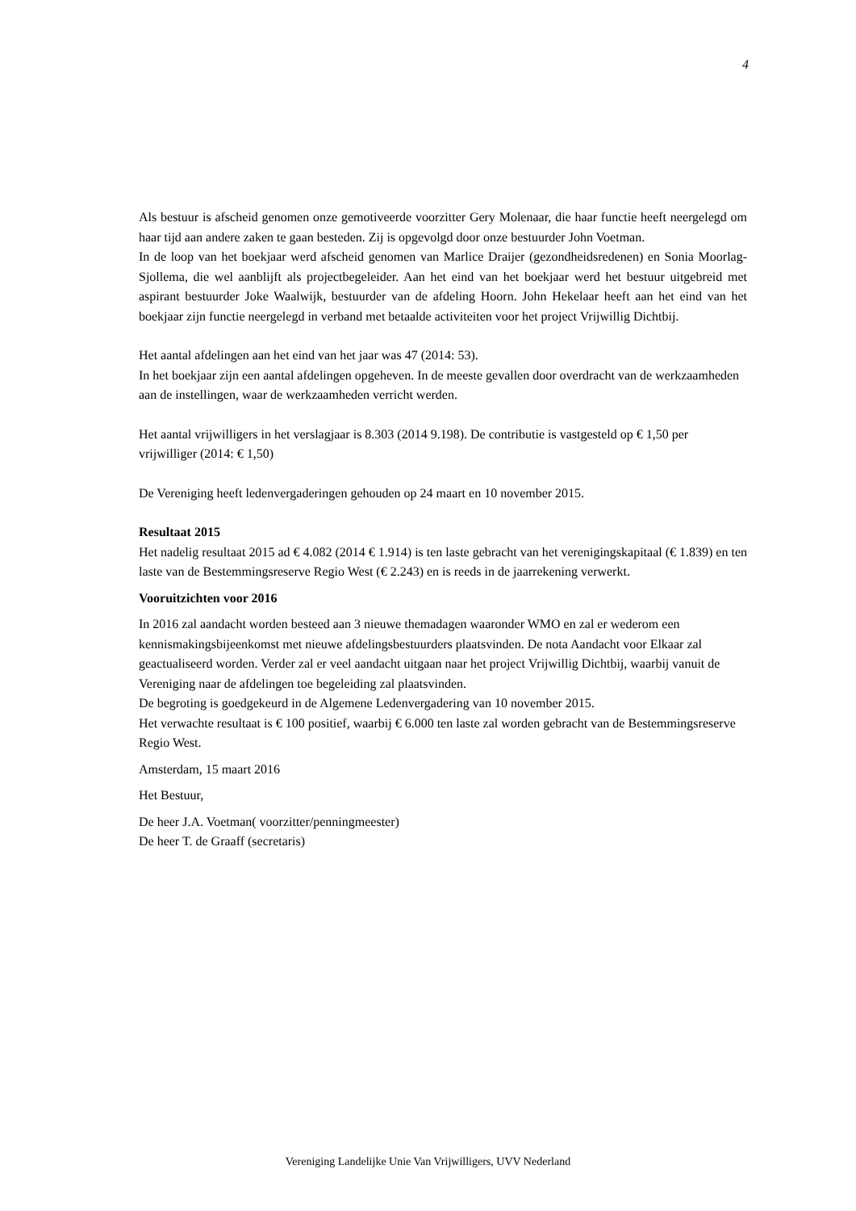4
Als bestuur is afscheid genomen onze gemotiveerde voorzitter Gery Molenaar, die haar functie heeft neergelegd om haar tijd aan andere zaken te gaan besteden. Zij is opgevolgd door onze bestuurder John Voetman.
In de loop van het boekjaar werd afscheid genomen van Marlice Draijer (gezondheidsredenen) en Sonia Moorlag- Sjollema, die wel aanblijft als projectbegeleider. Aan het eind van het boekjaar werd het bestuur uitgebreid met aspirant bestuurder Joke Waalwijk, bestuurder van de afdeling Hoorn. John Hekelaar heeft aan het eind van het boekjaar zijn functie neergelegd in verband met betaalde activiteiten voor het project Vrijwillig Dichtbij.
Het aantal afdelingen aan het eind van het jaar was 47 (2014: 53).
In het boekjaar zijn een aantal afdelingen opgeheven. In de meeste gevallen door overdracht van de werkzaamheden aan de instellingen, waar de werkzaamheden verricht werden.
Het aantal vrijwilligers in het verslagjaar is 8.303 (2014 9.198). De contributie is vastgesteld op € 1,50 per vrijwilliger (2014: € 1,50)
De Vereniging heeft ledenvergaderingen gehouden op 24 maart en 10 november 2015.
Resultaat 2015
Het nadelig resultaat 2015 ad € 4.082 (2014 € 1.914) is ten laste gebracht van het verenigingskapitaal (€ 1.839) en ten laste van de Bestemmingsreserve Regio West (€ 2.243) en is reeds in de jaarrekening verwerkt.
Vooruitzichten voor 2016
In 2016 zal aandacht worden besteed aan 3 nieuwe themadagen waaronder WMO en zal er wederom een kennismakingsbijeenkomst met nieuwe afdelingsbestuurders plaatsvinden. De nota Aandacht voor Elkaar zal geactualiseerd worden. Verder zal er veel aandacht uitgaan naar het project Vrijwillig Dichtbij, waarbij vanuit de Vereniging naar de afdelingen toe begeleiding zal plaatsvinden.
De begroting is goedgekeurd in de Algemene Ledenvergadering van 10 november 2015.
Het verwachte resultaat is € 100 positief, waarbij € 6.000 ten laste zal worden gebracht van de Bestemmingsreserve Regio West.
Amsterdam, 15 maart 2016
Het Bestuur,
De heer J.A. Voetman( voorzitter/penningmeester)
De heer T. de Graaff (secretaris)
Vereniging Landelijke Unie Van Vrijwilligers, UVV Nederland